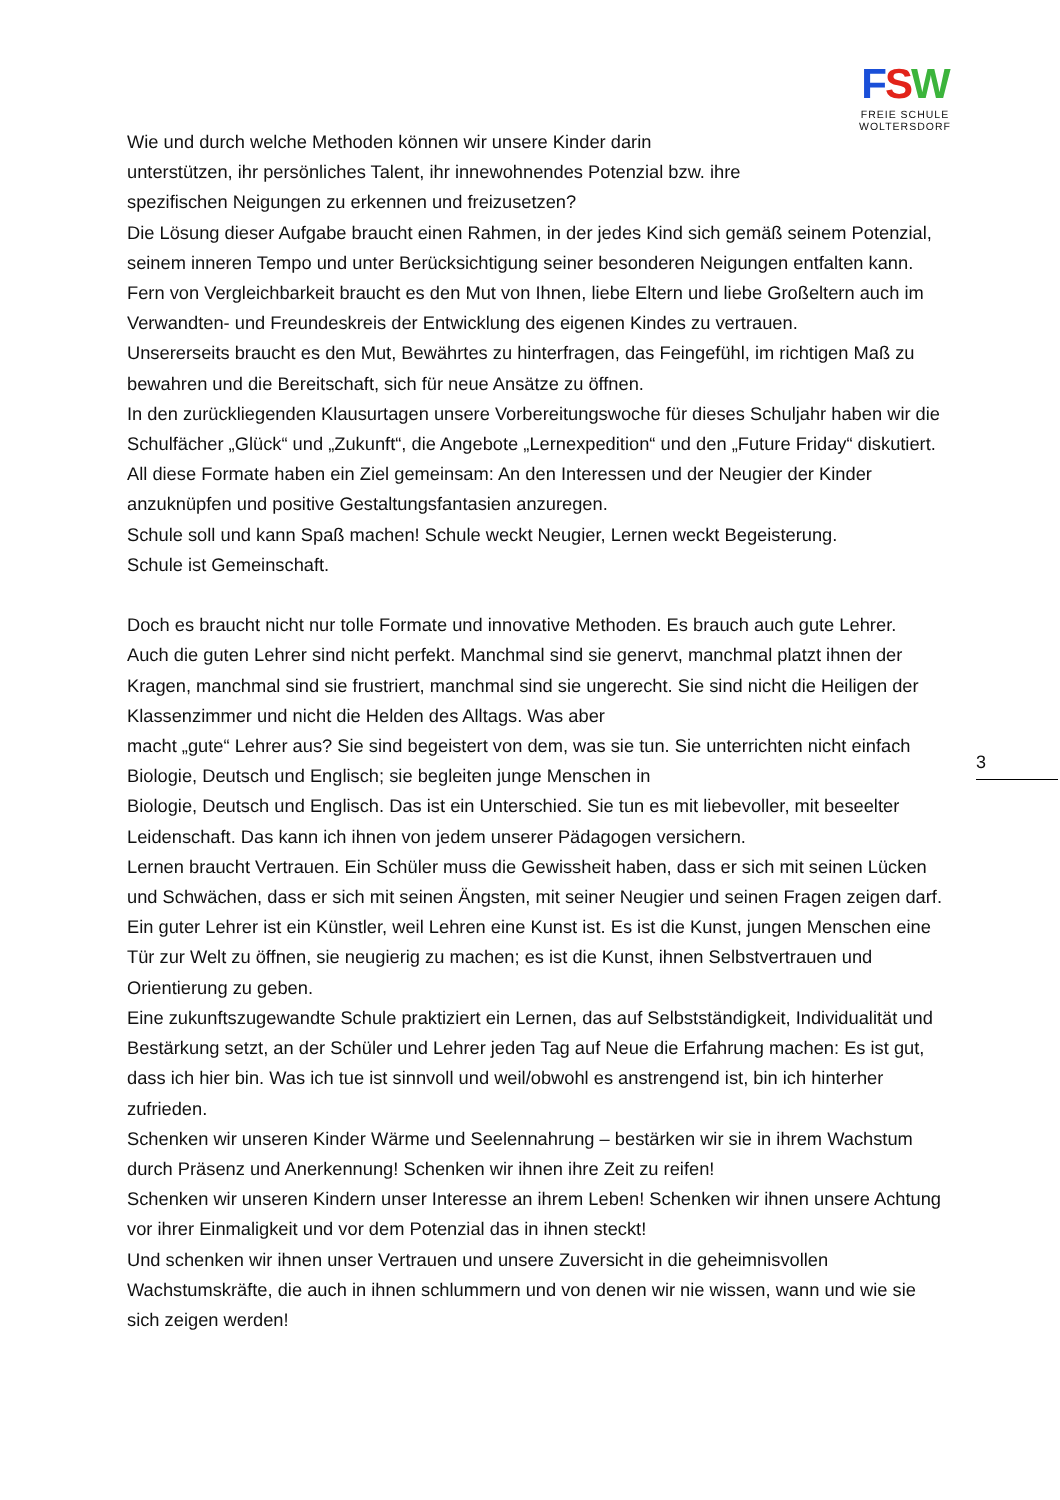FSW
FREIE SCHULE
WOLTERSDORF
Wie und durch welche Methoden können wir unsere Kinder darin
unterstützen, ihr persönliches Talent, ihr innewohnendes Potenzial bzw. ihre
spezifischen Neigungen zu erkennen und freizusetzen?
Die Lösung dieser Aufgabe braucht einen Rahmen, in der jedes Kind sich gemäß seinem Potenzial, seinem inneren Tempo und unter Berücksichtigung seiner besonderen Neigungen entfalten kann. Fern von Vergleichbarkeit braucht es den Mut von Ihnen, liebe Eltern und liebe Großeltern auch im Verwandten- und Freundeskreis der Entwicklung des eigenen Kindes zu vertrauen.
Unsererseits braucht es den Mut, Bewährtes zu hinterfragen, das Feingefühl, im richtigen Maß zu bewahren und die Bereitschaft, sich für neue Ansätze zu öffnen.
In den zurückliegenden Klausurtagen unsere Vorbereitungswoche für dieses Schuljahr haben wir die Schulfächer „Glück“ und „Zukunft“, die Angebote „Lernexpedition“ und den „Future Friday“ diskutiert. All diese Formate haben ein Ziel gemeinsam: An den Interessen und der Neugier der Kinder anzuknüpfen und positive Gestaltungsfantasien anzuregen.
Schule soll und kann Spaß machen! Schule weckt Neugier, Lernen weckt Begeisterung.
Schule ist Gemeinschaft.
Doch es braucht nicht nur tolle Formate und innovative Methoden. Es brauch auch gute Lehrer. Auch die guten Lehrer sind nicht perfekt. Manchmal sind sie genervt, manchmal platzt ihnen der Kragen, manchmal sind sie frustriert, manchmal sind sie ungerecht. Sie sind nicht die Heiligen der Klassenzimmer und nicht die Helden des Alltags. Was aber
macht „gute“ Lehrer aus? Sie sind begeistert von dem, was sie tun. Sie unterrichten nicht einfach Biologie, Deutsch und Englisch; sie begleiten junge Menschen in
Biologie, Deutsch und Englisch. Das ist ein Unterschied. Sie tun es mit liebevoller, mit beseelter Leidenschaft. Das kann ich ihnen von jedem unserer Pädagogen versichern.
Lernen braucht Vertrauen. Ein Schüler muss die Gewissheit haben, dass er sich mit seinen Lücken und Schwächen, dass er sich mit seinen Ängsten, mit seiner Neugier und seinen Fragen zeigen darf.
Ein guter Lehrer ist ein Künstler, weil Lehren eine Kunst ist. Es ist die Kunst, jungen Menschen eine Tür zur Welt zu öffnen, sie neugierig zu machen; es ist die Kunst, ihnen Selbstvertrauen und Orientierung zu geben.
Eine zukunftszugewandte Schule praktiziert ein Lernen, das auf Selbstständigkeit, Individualität und Bestärkung setzt, an der Schüler und Lehrer jeden Tag auf Neue die Erfahrung machen: Es ist gut, dass ich hier bin. Was ich tue ist sinnvoll und weil/obwohl es anstrengend ist, bin ich hinterher zufrieden.
Schenken wir unseren Kinder Wärme und Seelennahrung – bestärken wir sie in ihrem Wachstum durch Präsenz und Anerkennung! Schenken wir ihnen ihre Zeit zu reifen!
Schenken wir unseren Kindern unser Interesse an ihrem Leben! Schenken wir ihnen unsere Achtung vor ihrer Einmaligkeit und vor dem Potenzial das in ihnen steckt!
Und schenken wir ihnen unser Vertrauen und unsere Zuversicht in die geheimnisvollen Wachstumskräfte, die auch in ihnen schlummern und von denen wir nie wissen, wann und wie sie sich zeigen werden!
3